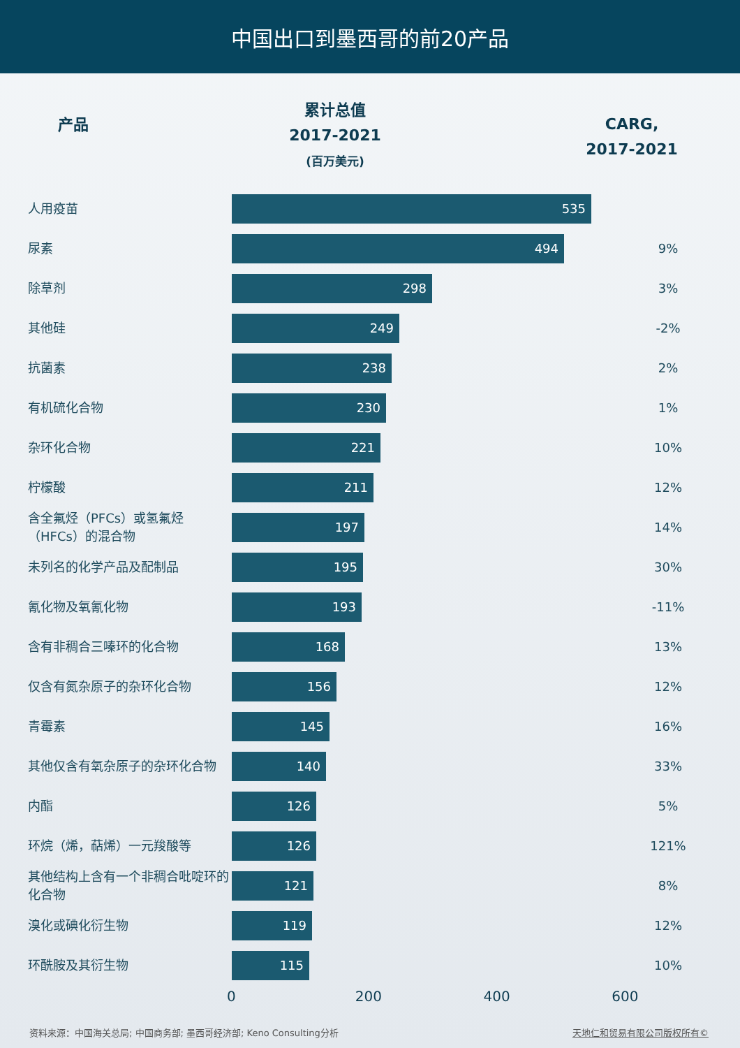中国出口到墨西哥的前20产品
产品
累计总值
2017-2021
(百万美元)
CARG,
2017-2021
| 人用疫苗 | 535 | |
| 尿素 | 494 | 9% |
| 除草剂 | 298 | 3% |
| 其他硅 | 249 | -2% |
| 抗菌素 | 238 | 2% |
| 有机硫化合物 | 230 | 1% |
| 杂环化合物 | 221 | 10% |
| 柠檬酸 | 211 | 12% |
| 含全氟烃（PFCs）或氢氟烃（HFCs）的混合物 | 197 | 14% |
| 未列名的化学产品及配制品 | 195 | 30% |
| 氰化物及氧氰化物 | 193 | -11% |
| 含有非稠合三嗪环的化合物 | 168 | 13% |
| 仅含有氮杂原子的杂环化合物 | 156 | 12% |
| 青霉素 | 145 | 16% |
| 其他仅含有氧杂原子的杂环化合物 | 140 | 33% |
| 内酯 | 126 | 5% |
| 环烷（烯，萜烯）一元羧酸等 | 126 | 121% |
| 其他结构上含有一个非稠合吡啶环的化合物 | 121 | 8% |
| 溴化或碘化衍生物 | 119 | 12% |
| 环酰胺及其衍生物 | 115 | 10% |
0 200 400 600
资料来源：中国海关总局; 中国商务部; 墨西哥经济部; Keno Consulting分析 天地仁和贸易有限公司版权所有©